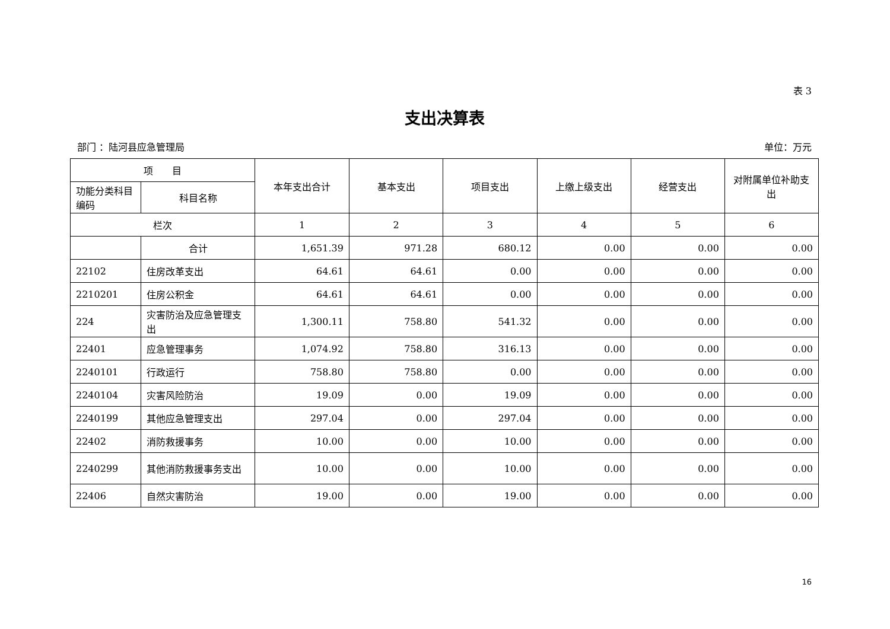表 3
支出决算表
部门 ：陆河县应急管理局 单位：万元
| 项 目 | | 本年支出合计 | 基本支出 | 项目支出 | 上缴上级支出 | 经营支出 | 对附属单位补助支出 |
| --- | --- | --- | --- | --- | --- | --- | --- |
| 功能分类科目编码 | 科目名称 | | | | | | |
| 栏次 | | 1 | 2 | 3 | 4 | 5 | 6 |
| | 合计 | 1,651.39 | 971.28 | 680.12 | 0.00 | 0.00 | 0.00 |
| 22102 | 住房改革支出 | 64.61 | 64.61 | 0.00 | 0.00 | 0.00 | 0.00 |
| 2210201 | 住房公积金 | 64.61 | 64.61 | 0.00 | 0.00 | 0.00 | 0.00 |
| 224 | 灾害防治及应急管理支出 | 1,300.11 | 758.80 | 541.32 | 0.00 | 0.00 | 0.00 |
| 22401 | 应急管理事务 | 1,074.92 | 758.80 | 316.13 | 0.00 | 0.00 | 0.00 |
| 2240101 | 行政运行 | 758.80 | 758.80 | 0.00 | 0.00 | 0.00 | 0.00 |
| 2240104 | 灾害风险防治 | 19.09 | 0.00 | 19.09 | 0.00 | 0.00 | 0.00 |
| 2240199 | 其他应急管理支出 | 297.04 | 0.00 | 297.04 | 0.00 | 0.00 | 0.00 |
| 22402 | 消防救援事务 | 10.00 | 0.00 | 10.00 | 0.00 | 0.00 | 0.00 |
| 2240299 | 其他消防救援事务支出 | 10.00 | 0.00 | 10.00 | 0.00 | 0.00 | 0.00 |
| 22406 | 自然灾害防治 | 19.00 | 0.00 | 19.00 | 0.00 | 0.00 | 0.00 |
16